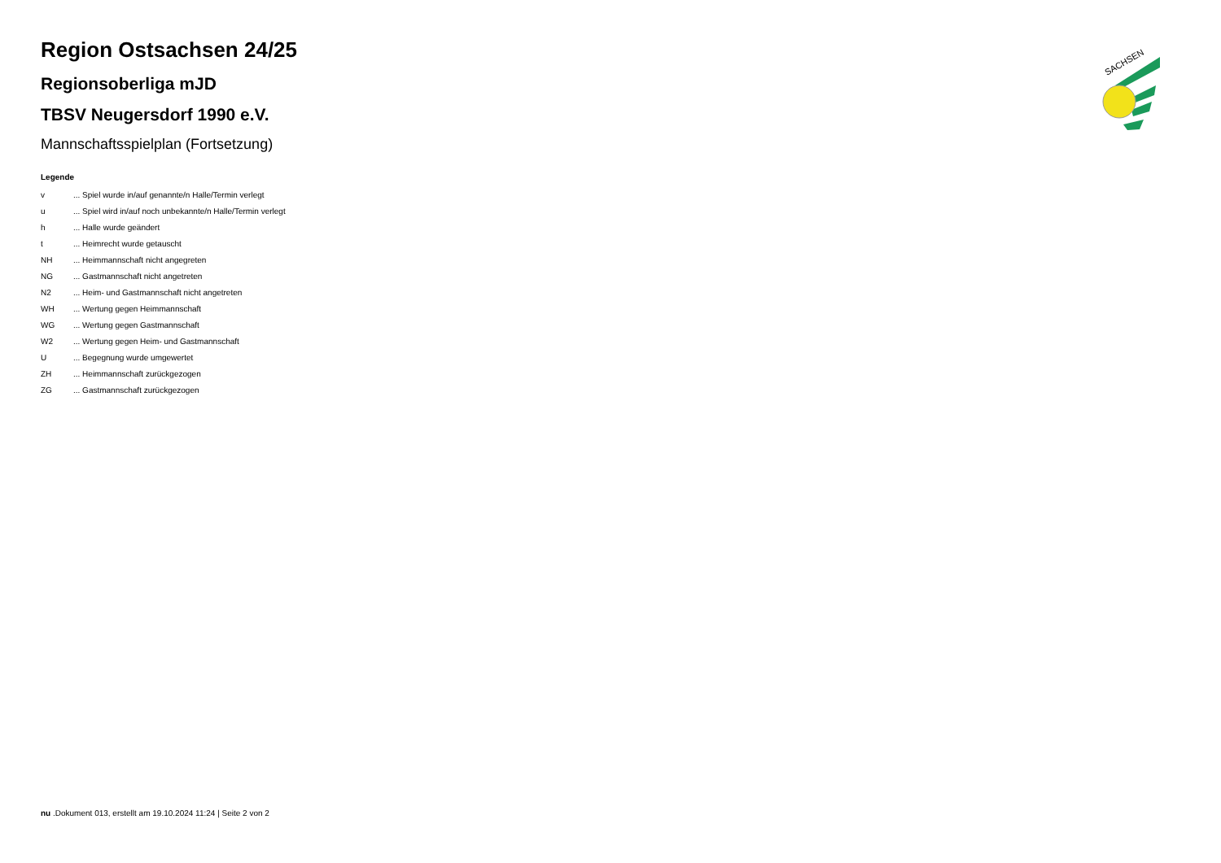Region Ostsachsen 24/25
Regionsoberliga mJD
TBSV Neugersdorf 1990 e.V.
Mannschaftsspielplan (Fortsetzung)
Legende
| v | ... Spiel wurde in/auf genannte/n Halle/Termin verlegt |
| u | ... Spiel wird in/auf noch unbekannte/n Halle/Termin verlegt |
| h | ... Halle wurde geändert |
| t | ... Heimrecht wurde getauscht |
| NH | ... Heimmannschaft nicht angegreten |
| NG | ... Gastmannschaft nicht angetreten |
| N2 | ... Heim- und Gastmannschaft nicht angetreten |
| WH | ... Wertung gegen Heimmannschaft |
| WG | ... Wertung gegen Gastmannschaft |
| W2 | ... Wertung gegen Heim- und Gastmannschaft |
| U | ... Begegnung wurde umgewertet |
| ZH | ... Heimmannschaft zurückgezogen |
| ZG | ... Gastmannschaft zurückgezogen |
SACHSEN
nu .Dokument 013, erstellt am 19.10.2024 11:24 | Seite 2 von 2